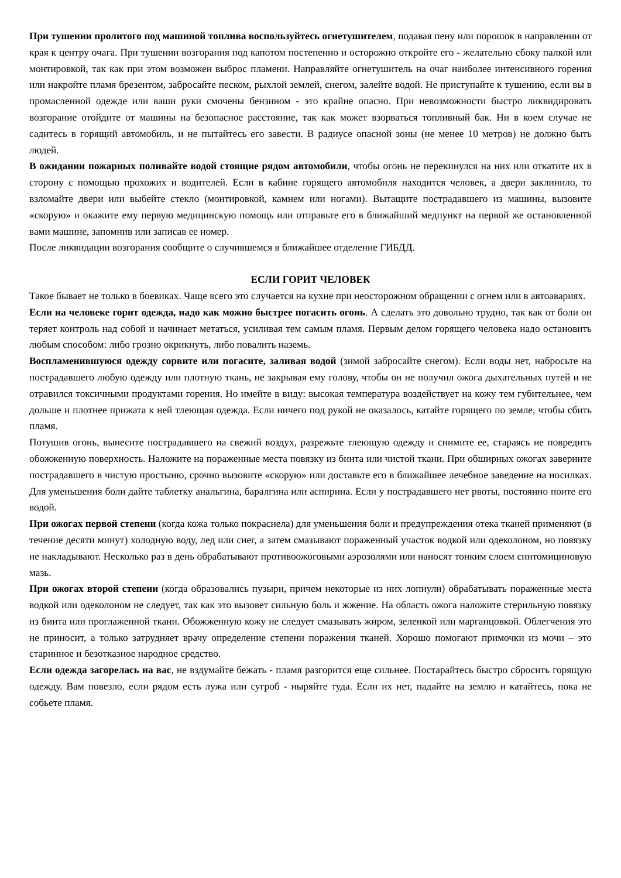При тушении пролитого под машиной топлива воспользуйтесь огнетушителем, подавая пену или порошок в направлении от края к центру очага. При тушении возгорания под капотом постепенно и осторожно откройте его - желательно сбоку палкой или монтировкой, так как при этом возможен выброс пламени. Направляйте огнетушитель на очаг наиболее интенсивного горения или накройте пламя брезентом, забросайте песком, рыхлой землей, снегом, залейте водой. Не приступайте к тушению, если вы в промасленной одежде или ваши руки смочены бензином - это крайне опасно. При невозможности быстро ликвидировать возгорание отойдите от машины на безопасное расстояние, так как может взорваться топливный бак. Ни в коем случае не садитесь в горящий автомобиль, и не пытайтесь его завести. В радиусе опасной зоны (не менее 10 метров) не должно быть людей.
В ожидании пожарных поливайте водой стоящие рядом автомобили, чтобы огонь не перекинулся на них или откатите их в сторону с помощью прохожих и водителей. Если в кабине горящего автомобиля находится человек, а двери заклинило, то взломайте двери или выбейте стекло (монтировкой, камнем или ногами). Вытащите пострадавшего из машины, вызовите «скорую» и окажите ему первую медицинскую помощь или отправьте его в ближайший медпункт на первой же остановленной вами машине, запомнив или записав ее номер.
После ликвидации возгорания сообщите о случившемся в ближайшее отделение ГИБДД.
ЕСЛИ ГОРИТ ЧЕЛОВЕК
Такое бывает не только в боевиках. Чаще всего это случается на кухне при неосторожном обращении с огнем или в автоавариях.
Если на человеке горит одежда, надо как можно быстрее погасить огонь. А сделать это довольно трудно, так как от боли он теряет контроль над собой и начинает метаться, усиливая тем самым пламя. Первым делом горящего человека надо остановить любым способом: либо грозно окрикнуть, либо повалить наземь.
Воспламенившуюся одежду сорвите или погасите, заливая водой (зимой забросайте снегом). Если воды нет, набросьте на пострадавшего любую одежду или плотную ткань, не закрывая ему голову, чтобы он не получил ожога дыхательных путей и не отравился токсичными продуктами горения. Но имейте в виду: высокая температура воздействует на кожу тем губительнее, чем дольше и плотнее прижата к ней тлеющая одежда. Если ничего под рукой не оказалось, катайте горящего по земле, чтобы сбить пламя.
Потушив огонь, вынесите пострадавшего на свежий воздух, разрежьте тлеющую одежду и снимите ее, стараясь не повредить обожженную поверхность. Наложите на пораженные места повязку из бинта или чистой ткани. При обширных ожогах заверните пострадавшего в чистую простыню, срочно вызовите «скорую» или доставьте его в ближайшее лечебное заведение на носилках. Для уменьшения боли дайте таблетку анальгина, баралгина или аспирина. Если у пострадавшего нет рвоты, постоянно поите его водой.
При ожогах первой степени (когда кожа только покраснела) для уменьшения боли и предупреждения отека тканей применяют (в течение десяти минут) холодную воду, лед или снег, а затем смазывают пораженный участок водкой или одеколоном, но повязку не накладывают. Несколько раз в день обрабатывают противоожоговыми аэрозолями или наносят тонким слоем синтомициновую мазь.
При ожогах второй степени (когда образовались пузыри, причем некоторые из них лопнули) обрабатывать пораженные места водкой или одеколоном не следует, так как это вызовет сильную боль и жжение. На область ожога наложите стерильную повязку из бинта или проглаженной ткани. Обожженную кожу не следует смазывать жиром, зеленкой или марганцовкой. Облегчения это не приносит, а только затрудняет врачу определение степени поражения тканей. Хорошо помогают примочки из мочи – это старинное и безотказное народное средство.
Если одежда загорелась на вас, не вздумайте бежать - пламя разгорится еще сильнее. Постарайтесь быстро сбросить горящую одежду. Вам повезло, если рядом есть лужа или сугроб - ныряйте туда. Если их нет, падайте на землю и катайтесь, пока не собьете пламя.